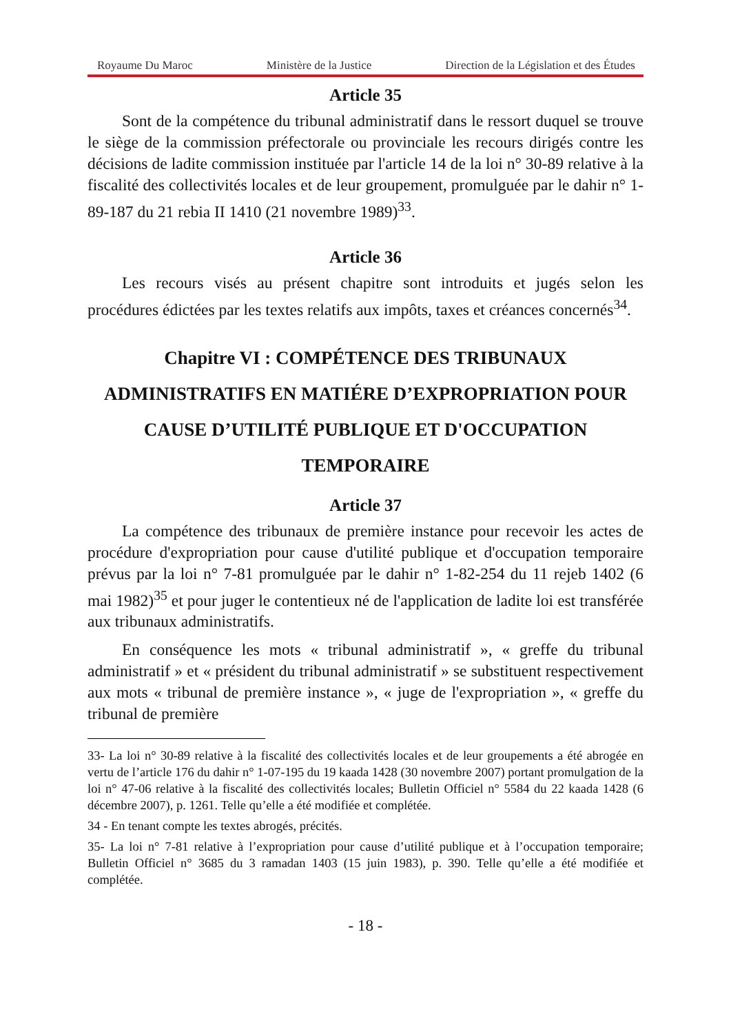Royaume Du Maroc Ministère de la Justice Direction de la Législation et des Études
Article 35
Sont de la compétence du tribunal administratif dans le ressort duquel se trouve le siège de la commission préfectorale ou provinciale les recours dirigés contre les décisions de ladite commission instituée par l'article 14 de la loi n° 30-89 relative à la fiscalité des collectivités locales et de leur groupement, promulguée par le dahir n° 1-89-187 du 21 rebia II 1410 (21 novembre 1989)<sup>33</sup>.
Article 36
Les recours visés au présent chapitre sont introduits et jugés selon les procédures édictées par les textes relatifs aux impôts, taxes et créances concernés<sup>34</sup>.
Chapitre VI : COMPÉTENCE DES TRIBUNAUX ADMINISTRATIFS EN MATIÉRE D’EXPROPRIATION POUR CAUSE D’UTILITÉ PUBLIQUE ET D'OCCUPATION TEMPORAIRE
Article 37
La compétence des tribunaux de première instance pour recevoir les actes de procédure d'expropriation pour cause d'utilité publique et d'occupation temporaire prévus par la loi n° 7-81 promulguée par le dahir n° 1-82-254 du 11 rejeb 1402 (6 mai 1982)<sup>35</sup> et pour juger le contentieux né de l'application de ladite loi est transférée aux tribunaux administratifs.
En conséquence les mots « tribunal administratif », « greffe du tribunal administratif » et « président du tribunal administratif » se substituent respectivement aux mots « tribunal de première instance », « juge de l'expropriation », « greffe du tribunal de première
33- La loi n° 30-89 relative à la fiscalité des collectivités locales et de leur groupements a été abrogée en vertu de l’article 176 du dahir n° 1-07-195 du 19 kaada 1428 (30 novembre 2007) portant promulgation de la loi n° 47-06 relative à la fiscalité des collectivités locales; Bulletin Officiel n° 5584 du 22 kaada 1428 (6 décembre 2007), p. 1261. Telle qu’elle a été modifiée et complétée.
34 - En tenant compte les textes abrogés, précités.
35- La loi n° 7-81 relative à l’expropriation pour cause d’utilité publique et à l’occupation temporaire; Bulletin Officiel n° 3685 du 3 ramadan 1403 (15 juin 1983), p. 390. Telle qu’elle a été modifiée et complétée.
- 18 -